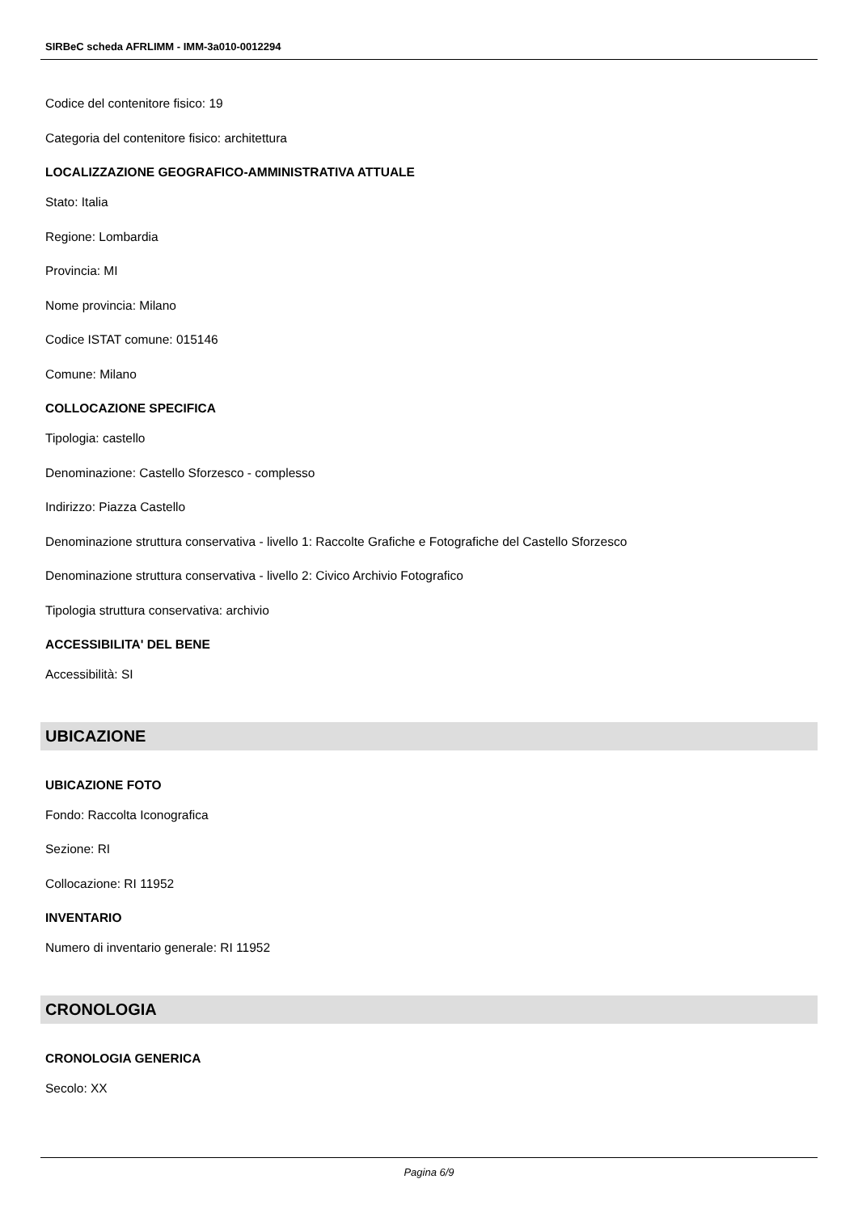SIRBeC scheda AFRLIMM - IMM-3a010-0012294
Codice del contenitore fisico: 19
Categoria del contenitore fisico: architettura
LOCALIZZAZIONE GEOGRAFICO-AMMINISTRATIVA ATTUALE
Stato: Italia
Regione: Lombardia
Provincia: MI
Nome provincia: Milano
Codice ISTAT comune: 015146
Comune: Milano
COLLOCAZIONE SPECIFICA
Tipologia: castello
Denominazione: Castello Sforzesco - complesso
Indirizzo: Piazza Castello
Denominazione struttura conservativa - livello 1: Raccolte Grafiche e Fotografiche del Castello Sforzesco
Denominazione struttura conservativa - livello 2: Civico Archivio Fotografico
Tipologia struttura conservativa: archivio
ACCESSIBILITA' DEL BENE
Accessibilità: SI
UBICAZIONE
UBICAZIONE FOTO
Fondo: Raccolta Iconografica
Sezione: RI
Collocazione: RI 11952
INVENTARIO
Numero di inventario generale: RI 11952
CRONOLOGIA
CRONOLOGIA GENERICA
Secolo: XX
Pagina 6/9